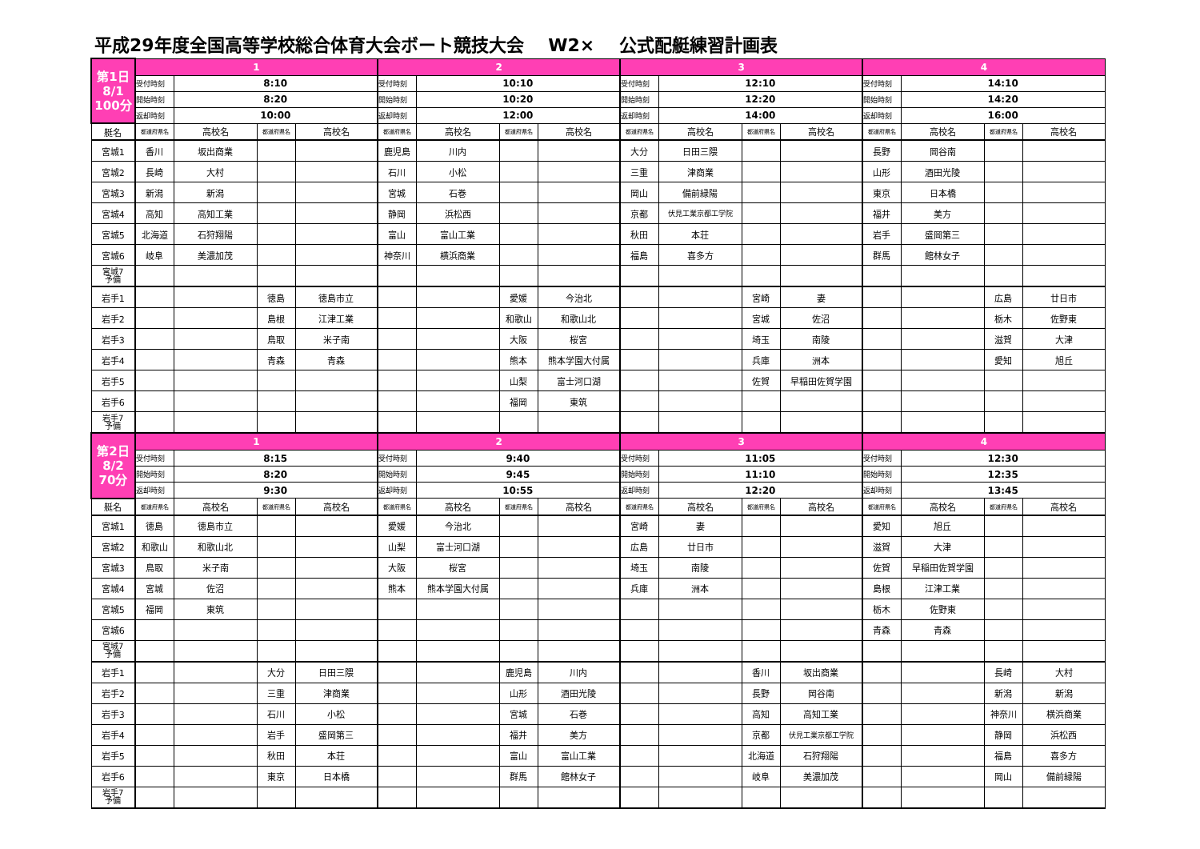平成29年度全国高等学校総合体育大会ボート競技大会 W2× 公式配艇練習計画表
| 第1日 8/1 100分 | 1 | | | | 2 | | | | 3 | | | | 4 | | | |
| | 受付時刻 | 8:10 | | | 受付時刻 | 10:10 | | | 受付時刻 | 12:10 | | | 受付時刻 | 14:10 | | |
| | 開始時刻 | 8:20 | | | 開始時刻 | 10:20 | | | 開始時刻 | 12:20 | | | 開始時刻 | 14:20 | | |
| | 返却時刻 | 10:00 | | | 返却時刻 | 12:00 | | | 返却時刻 | 14:00 | | | 返却時刻 | 16:00 | | |
| 艇名 | 都道府県名 | 高校名 | 都道府県名 | 高校名 | 都道府県名 | 高校名 | 都道府県名 | 高校名 | 都道府県名 | 高校名 | 都道府県名 | 高校名 | 都道府県名 | 高校名 | 都道府県名 | 高校名 |
| 宮城1 | 香川 | 坂出商業 | | | 鹿児島 | 川内 | | | 大分 | 日田三隈 | | | 長野 | 岡谷南 | | |
| 宮城2 | 長崎 | 大村 | | | 石川 | 小松 | | | 三重 | 津商業 | | | 山形 | 酒田光陵 | | |
| 宮城3 | 新潟 | 新潟 | | | 宮城 | 石巻 | | | 岡山 | 備前緑陽 | | | 東京 | 日本橋 | | |
| 宮城4 | 高知 | 高知工業 | | | 静岡 | 浜松西 | | | 京都 | 伏見工業京都工学院 | | | 福井 | 美方 | | |
| 宮城5 | 北海道 | 石狩翔陽 | | | 富山 | 富山工業 | | | 秋田 | 本荘 | | | 岩手 | 盛岡第三 | | |
| 宮城6 | 岐阜 | 美濃加茂 | | | 神奈川 | 横浜商業 | | | 福島 | 喜多方 | | | 群馬 | 館林女子 | | |
| 宮城7 予備 | | | | | | | | | | | | | | | | |
| 岩手1 | | | 徳島 | 徳島市立 | | | 愛媛 | 今治北 | | | 宮崎 | 妻 | | | 広島 | 廿日市 |
| 岩手2 | | | 島根 | 江津工業 | | | 和歌山 | 和歌山北 | | | 宮城 | 佐沼 | | | 栃木 | 佐野東 |
| 岩手3 | | | 鳥取 | 米子南 | | | 大阪 | 桜宮 | | | 埼玉 | 南陵 | | | 滋賀 | 大津 |
| 岩手4 | | | 青森 | 青森 | | | 熊本 | 熊本学園大付属 | | | 兵庫 | 洲本 | | | 愛知 | 旭丘 |
| 岩手5 | | | | | | | 山梨 | 富士河口湖 | | | 佐賀 | 早稲田佐賀学園 | | | | |
| 岩手6 | | | | | | | 福岡 | 東筑 | | | | | | | | |
| 岩手7 予備 | | | | | | | | | | | | | | | | |
| 第2日 8/2 70分 | 1 | | | | 2 | | | | 3 | | | | 4 | | | |
| | 受付時刻 | 8:15 | | | 受付時刻 | 9:40 | | | 受付時刻 | 11:05 | | | 受付時刻 | 12:30 | | |
| | 開始時刻 | 8:20 | | | 開始時刻 | 9:45 | | | 開始時刻 | 11:10 | | | 開始時刻 | 12:35 | | |
| | 返却時刻 | 9:30 | | | 返却時刻 | 10:55 | | | 返却時刻 | 12:20 | | | 返却時刻 | 13:45 | | |
| 艇名 | 都道府県名 | 高校名 | 都道府県名 | 高校名 | 都道府県名 | 高校名 | 都道府県名 | 高校名 | 都道府県名 | 高校名 | 都道府県名 | 高校名 | 都道府県名 | 高校名 | 都道府県名 | 高校名 |
| 宮城1 | 徳島 | 徳島市立 | | | 愛媛 | 今治北 | | | 宮崎 | 妻 | | | 愛知 | 旭丘 | | |
| 宮城2 | 和歌山 | 和歌山北 | | | 山梨 | 富士河口湖 | | | 広島 | 廿日市 | | | 滋賀 | 大津 | | |
| 宮城3 | 鳥取 | 米子南 | | | 大阪 | 桜宮 | | | 埼玉 | 南陵 | | | 佐賀 | 早稲田佐賀学園 | | |
| 宮城4 | 宮城 | 佐沼 | | | 熊本 | 熊本学園大付属 | | | 兵庫 | 洲本 | | | 島根 | 江津工業 | | |
| 宮城5 | 福岡 | 東筑 | | | | | | | | | | | 栃木 | 佐野東 | | |
| 宮城6 | | | | | | | | | | | | | 青森 | 青森 | | |
| 宮城7 予備 | | | | | | | | | | | | | | | | |
| 岩手1 | | | 大分 | 日田三隈 | | | 鹿児島 | 川内 | | | 香川 | 坂出商業 | | | 長崎 | 大村 |
| 岩手2 | | | 三重 | 津商業 | | | 山形 | 酒田光陵 | | | 長野 | 岡谷南 | | | 新潟 | 新潟 |
| 岩手3 | | | 石川 | 小松 | | | 宮城 | 石巻 | | | 高知 | 高知工業 | | | 神奈川 | 横浜商業 |
| 岩手4 | | | 岩手 | 盛岡第三 | | | 福井 | 美方 | | | 京都 | 伏見工業京都工学院 | | | 静岡 | 浜松西 |
| 岩手5 | | | 秋田 | 本荘 | | | 富山 | 富山工業 | | | 北海道 | 石狩翔陽 | | | 福島 | 喜多方 |
| 岩手6 | | | 東京 | 日本橋 | | | 群馬 | 館林女子 | | | 岐阜 | 美濃加茂 | | | 岡山 | 備前緑陽 |
| 岩手7 予備 | | | | | | | | | | | | | | | | |